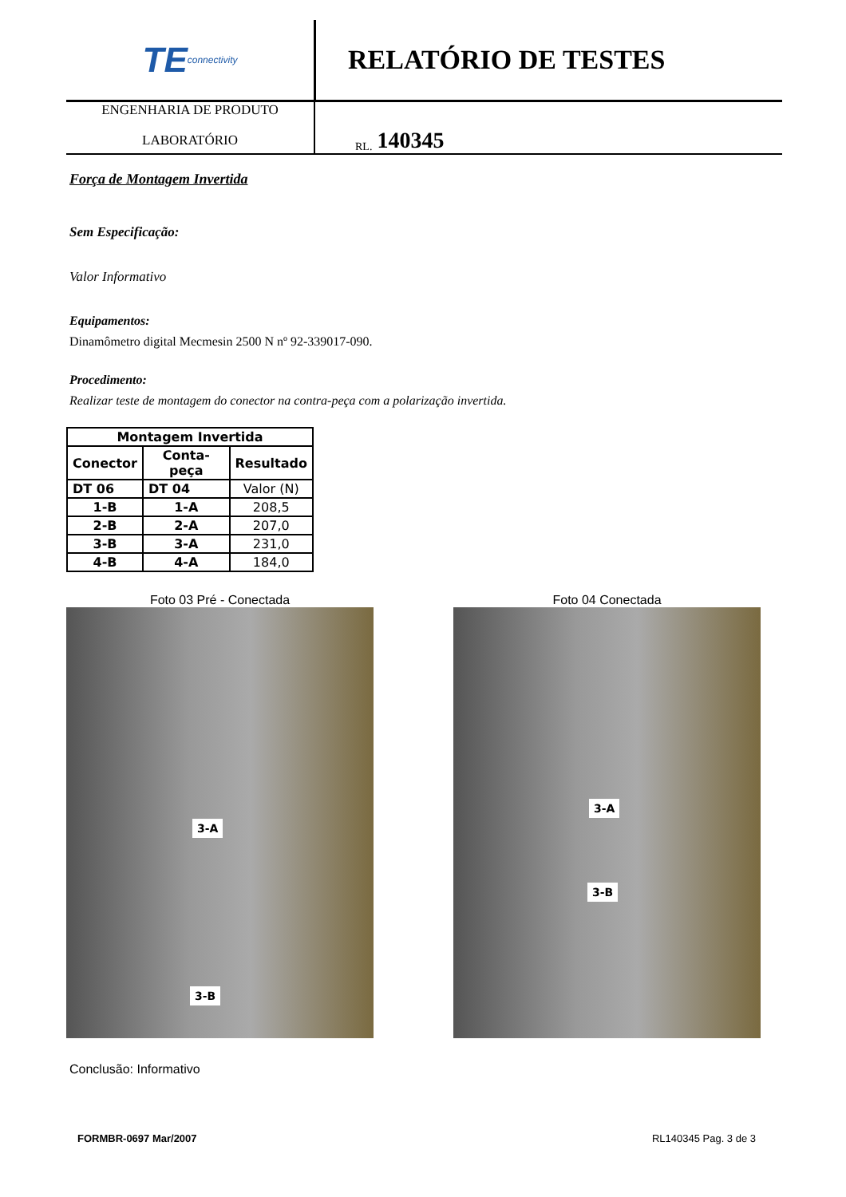TE connectivity
RELATÓRIO DE TESTES
ENGENHARIA DE PRODUTO
LABORATÓRIO
RL. 140345
Força de Montagem Invertida
Sem Especificação:
Valor Informativo
Equipamentos:
Dinamômetro digital Mecmesin 2500 N nº 92-339017-090.
Procedimento:
Realizar teste de montagem do conector na contra-peça com a polarização invertida.
| Montagem Invertida | | |
| --- | --- | --- |
| Conector | Conta-peça | Resultado |
| DT 06 | DT 04 | Valor (N) |
| 1-B | 1-A | 208,5 |
| 2-B | 2-A | 207,0 |
| 3-B | 3-A | 231,0 |
| 4-B | 4-A | 184,0 |
Foto 03 Pré - Conectada
3-A
3-B
Foto 04 Conectada
3-A
3-B
Conclusão: Informativo
FORMBR-0697 Mar/2007 RL140345 Pag. 3 de 3